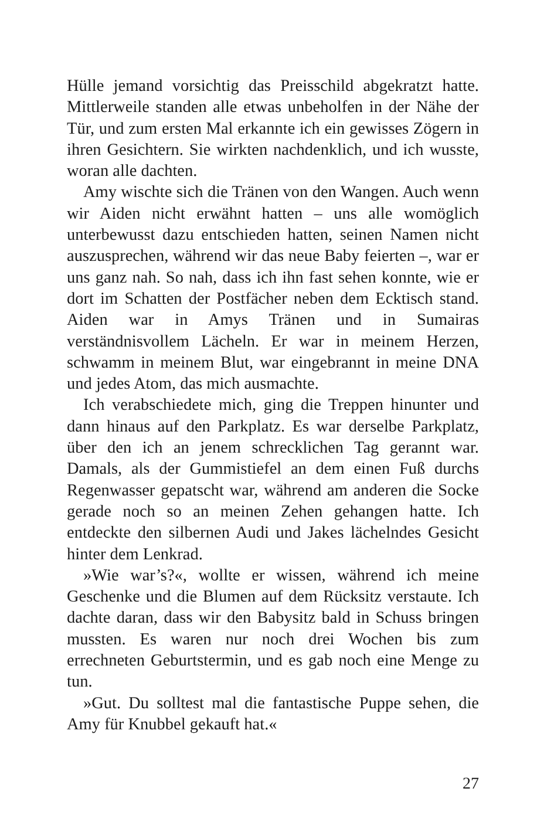Hülle jemand vorsichtig das Preisschild abgekratzt hatte. Mittlerweile standen alle etwas unbeholfen in der Nähe der Tür, und zum ersten Mal erkannte ich ein gewisses Zögern in ihren Gesichtern. Sie wirkten nachdenklich, und ich wusste, woran alle dachten.
Amy wischte sich die Tränen von den Wangen. Auch wenn wir Aiden nicht erwähnt hatten – uns alle womöglich unterbewusst dazu entschieden hatten, seinen Namen nicht auszusprechen, während wir das neue Baby feierten –, war er uns ganz nah. So nah, dass ich ihn fast sehen konnte, wie er dort im Schatten der Postfächer neben dem Ecktisch stand. Aiden war in Amys Tränen und in Sumairas verständnisvollem Lächeln. Er war in meinem Herzen, schwamm in meinem Blut, war eingebrannt in meine DNA und jedes Atom, das mich ausmachte.
Ich verabschiedete mich, ging die Treppen hinunter und dann hinaus auf den Parkplatz. Es war derselbe Parkplatz, über den ich an jenem schrecklichen Tag gerannt war. Damals, als der Gummistiefel an dem einen Fuß durchs Regenwasser gepatscht war, während am anderen die Socke gerade noch so an meinen Zehen gehangen hatte. Ich entdeckte den silbernen Audi und Jakes lächelndes Gesicht hinter dem Lenkrad.
»Wie war’s?«, wollte er wissen, während ich meine Geschenke und die Blumen auf dem Rücksitz verstaute. Ich dachte daran, dass wir den Babysitz bald in Schuss bringen mussten. Es waren nur noch drei Wochen bis zum errechneten Geburtstermin, und es gab noch eine Menge zu tun.
»Gut. Du solltest mal die fantastische Puppe sehen, die Amy für Knubbel gekauft hat.«
27